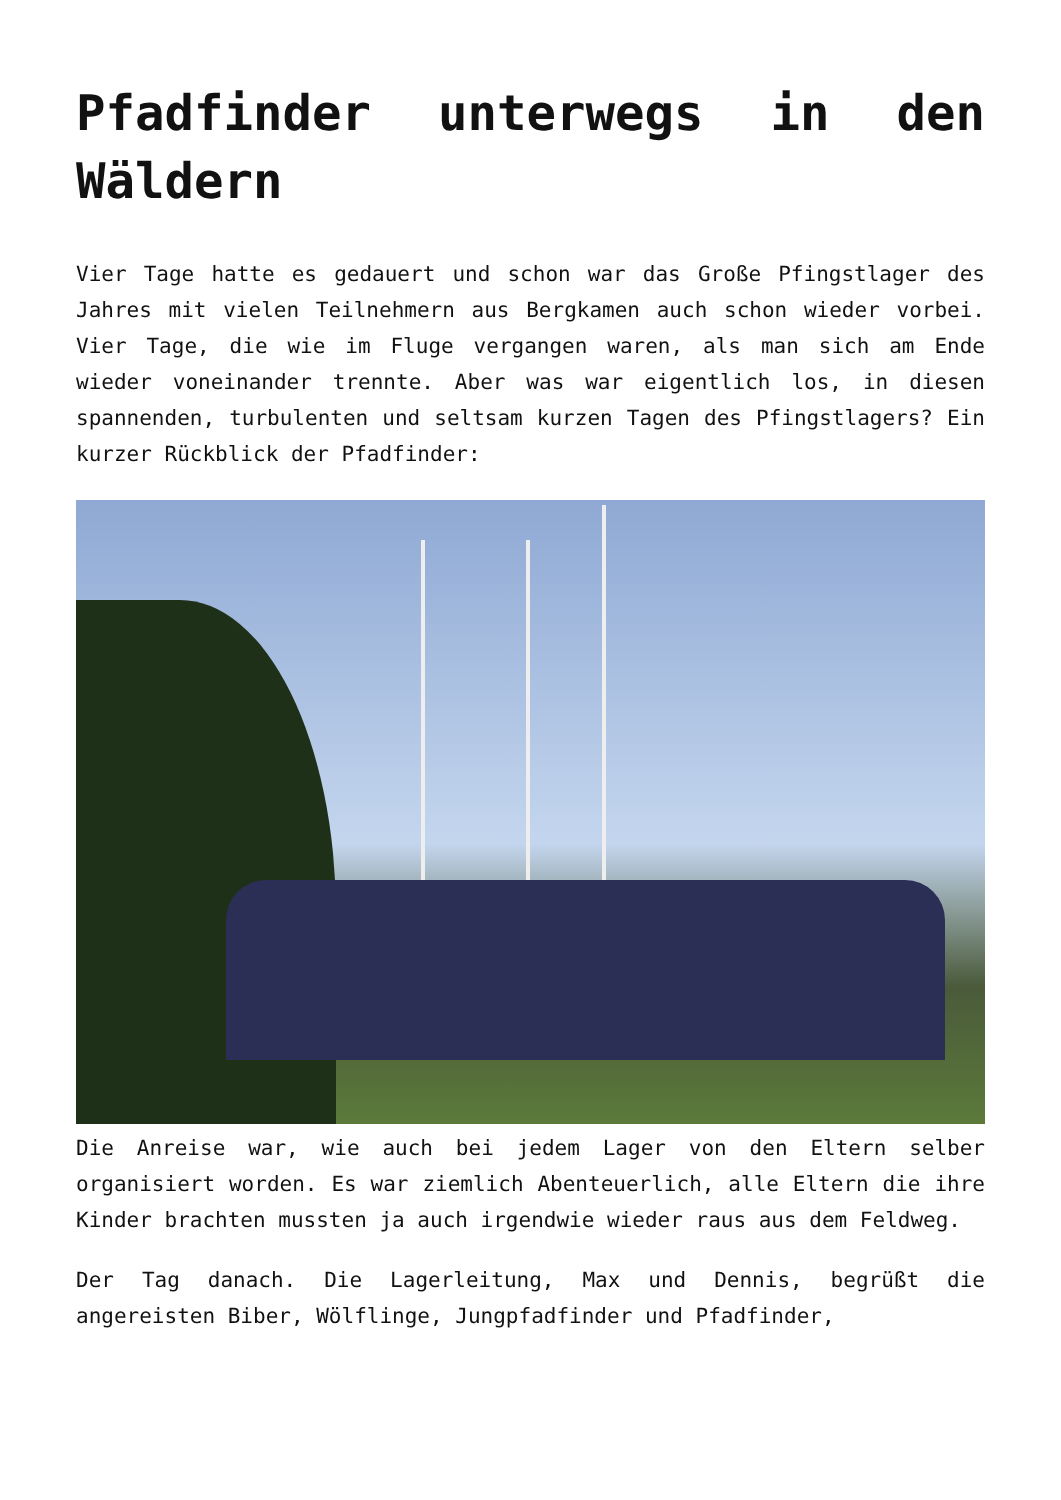Pfadfinder unterwegs in den Wäldern
Vier Tage hatte es gedauert und schon war das Große Pfingstlager des Jahres mit vielen Teilnehmern aus Bergkamen auch schon wieder vorbei. Vier Tage, die wie im Fluge vergangen waren, als man sich am Ende wieder voneinander trennte. Aber was war eigentlich los, in diesen spannenden, turbulenten und seltsam kurzen Tagen des Pfingstlagers? Ein kurzer Rückblick der Pfadfinder:
Die Anreise war, wie auch bei jedem Lager von den Eltern selber organisiert worden. Es war ziemlich Abenteuerlich, alle Eltern die ihre Kinder brachten mussten ja auch irgendwie wieder raus aus dem Feldweg.
Der Tag danach. Die Lagerleitung, Max und Dennis, begrüßt die angereisten Biber, Wölflinge, Jungpfadfinder und Pfadfinder,